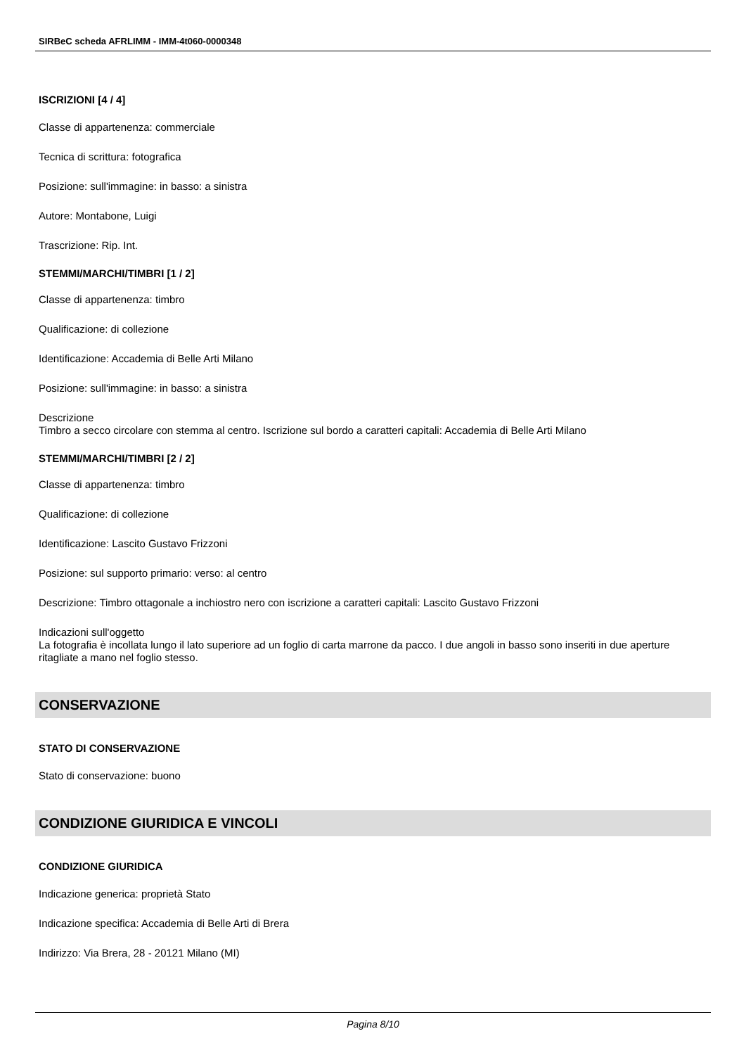SIRBeC scheda AFRLIMM - IMM-4t060-0000348
ISCRIZIONI [4 / 4]
Classe di appartenenza: commerciale
Tecnica di scrittura: fotografica
Posizione: sull'immagine: in basso: a sinistra
Autore: Montabone, Luigi
Trascrizione: Rip. Int.
STEMMI/MARCHI/TIMBRI [1 / 2]
Classe di appartenenza: timbro
Qualificazione: di collezione
Identificazione: Accademia di Belle Arti Milano
Posizione: sull'immagine: in basso: a sinistra
Descrizione
Timbro a secco circolare con stemma al centro. Iscrizione sul bordo a caratteri capitali: Accademia di Belle Arti Milano
STEMMI/MARCHI/TIMBRI [2 / 2]
Classe di appartenenza: timbro
Qualificazione: di collezione
Identificazione: Lascito Gustavo Frizzoni
Posizione: sul supporto primario: verso: al centro
Descrizione: Timbro ottagonale a inchiostro nero con iscrizione a caratteri capitali: Lascito Gustavo Frizzoni
Indicazioni sull'oggetto
La fotografia è incollata lungo il lato superiore ad un foglio di carta marrone da pacco. I due angoli in basso sono inseriti in due aperture ritagliate a mano nel foglio stesso.
CONSERVAZIONE
STATO DI CONSERVAZIONE
Stato di conservazione: buono
CONDIZIONE GIURIDICA E VINCOLI
CONDIZIONE GIURIDICA
Indicazione generica: proprietà Stato
Indicazione specifica: Accademia di Belle Arti di Brera
Indirizzo: Via Brera, 28 - 20121 Milano (MI)
Pagina 8/10